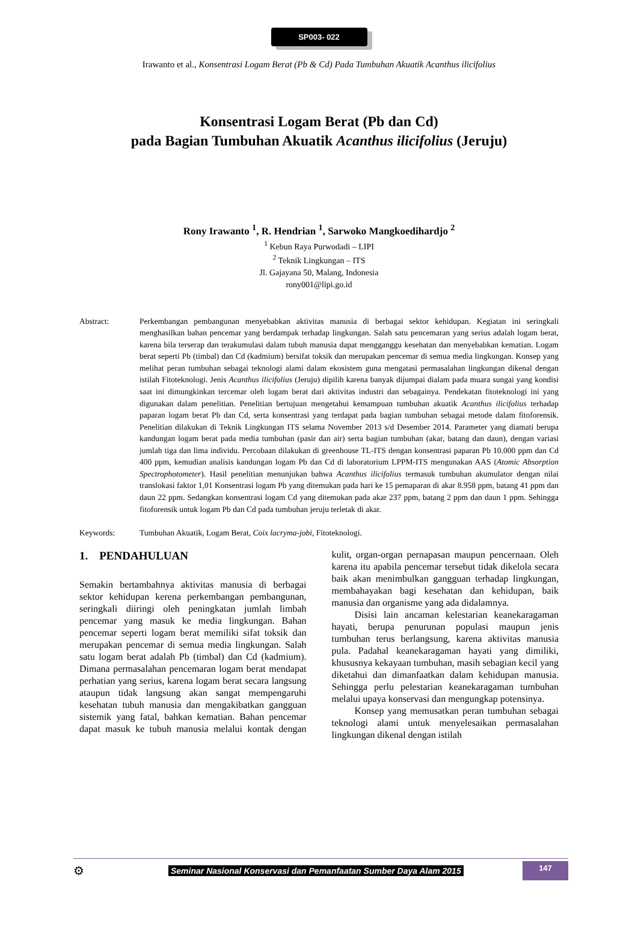SP003- 022
Irawanto et al., Konsentrasi Logam Berat (Pb & Cd) Pada Tumbuhan Akuatik Acanthus ilicifolius
Konsentrasi Logam Berat (Pb dan Cd)
pada Bagian Tumbuhan Akuatik Acanthus ilicifolius (Jeruju)
Rony Irawanto <sup>1</sup>, R. Hendrian <sup>1</sup>, Sarwoko Mangkoedihardjo <sup>2</sup>
<sup>1</sup> Kebun Raya Purwodadi – LIPI
<sup>2</sup> Teknik Lingkungan – ITS
Jl. Gajayana 50, Malang, Indonesia
rony001@lipi.go.id
Abstract: Perkembangan pembangunan menyebabkan aktivitas manusia di berbagai sektor kehidupan. Kegiatan ini seringkali menghasilkan bahan pencemar yang berdampak terhadap lingkungan. Salah satu pencemaran yang serius adalah logam berat, karena bila terserap dan terakumulasi dalam tubuh manusia dapat mengganggu kesehatan dan menyebabkan kematian. Logam berat seperti Pb (timbal) dan Cd (kadmium) bersifat toksik dan merupakan pencemar di semua media lingkungan. Konsep yang melihat peran tumbuhan sebagai teknologi alami dalam ekosistem guna mengatasi permasalahan lingkungan dikenal dengan istilah Fitoteknologi. Jenis Acanthus ilicifolius (Jeruju) dipilih karena banyak dijumpai dialam pada muara sungai yang kondisi saat ini dimungkinkan tercemar oleh logam berat dari aktivitas industri dan sebagainya. Pendekatan fitoteknologi ini yang digunakan dalam penelitian. Penelitian bertujuan mengetahui kemampuan tumbuhan akuatik Acanthus ilicifolius terhadap paparan logam berat Pb dan Cd, serta konsentrasi yang terdapat pada bagian tumbuhan sebagai metode dalam fitoforensik. Penelitian dilakukan di Teknik Lingkungan ITS selama November 2013 s/d Desember 2014. Parameter yang diamati berupa kandungan logam berat pada media tumbuhan (pasir dan air) serta bagian tumbuhan (akar, batang dan daun), dengan variasi jumlah tiga dan lima individu. Percobaan dilakukan di greenhouse TL-ITS dengan konsentrasi paparan Pb 10.000 ppm dan Cd 400 ppm, kemudian analisis kandungan logam Pb dan Cd di laboratorium LPPM-ITS mengunakan AAS (Atomic Absorption Spectrophotometer). Hasil penelitian menunjukan bahwa Acanthus ilicifolius termasuk tumbuhan akumulator dengan nilai translokasi faktor 1,01 Konsentrasi logam Pb yang ditemukan pada hari ke 15 pemaparan di akar 8.958 ppm, batang 41 ppm dan daun 22 ppm. Sedangkan konsentrasi logam Cd yang ditemukan pada akar 237 ppm, batang 2 ppm dan daun 1 ppm. Sehingga fitoforensik untuk logam Pb dan Cd pada tumbuhan jeruju terletak di akar.
Keywords: Tumbuhan Akuatik, Logam Berat, Coix lacryma-jobi, Fitoteknologi.
1. PENDAHULUAN
Semakin bertambahnya aktivitas manusia di berbagai sektor kehidupan kerena perkembangan pembangunan, seringkali diiringi oleh peningkatan jumlah limbah pencemar yang masuk ke media lingkungan. Bahan pencemar seperti logam berat memiliki sifat toksik dan merupakan pencemar di semua media lingkungan. Salah satu logam berat adalah Pb (timbal) dan Cd (kadmium). Dimana permasalahan pencemaran logam berat mendapat perhatian yang serius, karena logam berat secara langsung ataupun tidak langsung akan sangat mempengaruhi kesehatan tubuh manusia dan mengakibatkan gangguan sistemik yang fatal, bahkan kematian. Bahan pencemar dapat masuk ke tubuh manusia melalui kontak dengan kulit, organ-organ pernapasan maupun pencernaan. Oleh karena itu apabila pencemar tersebut tidak dikelola secara baik akan menimbulkan gangguan terhadap lingkungan, membahayakan bagi kesehatan dan kehidupan, baik manusia dan organisme yang ada didalamnya.
Disisi lain ancaman kelestarian keanekaragaman hayati, berupa penurunan populasi maupun jenis tumbuhan terus berlangsung, karena aktivitas manusia pula. Padahal keanekaragaman hayati yang dimiliki, khususnya kekayaan tumbuhan, masih sebagian kecil yang diketahui dan dimanfaatkan dalam kehidupan manusia. Sehingga perlu pelestarian keanekaragaman tumbuhan melalui upaya konservasi dan mengungkap potensinya.
Konsep yang memusatkan peran tumbuhan sebagai teknologi alami untuk menyelesaikan permasalahan lingkungan dikenal dengan istilah
⚙ Seminar Nasional Konservasi dan Pemanfaatan Sumber Daya Alam 2015 147